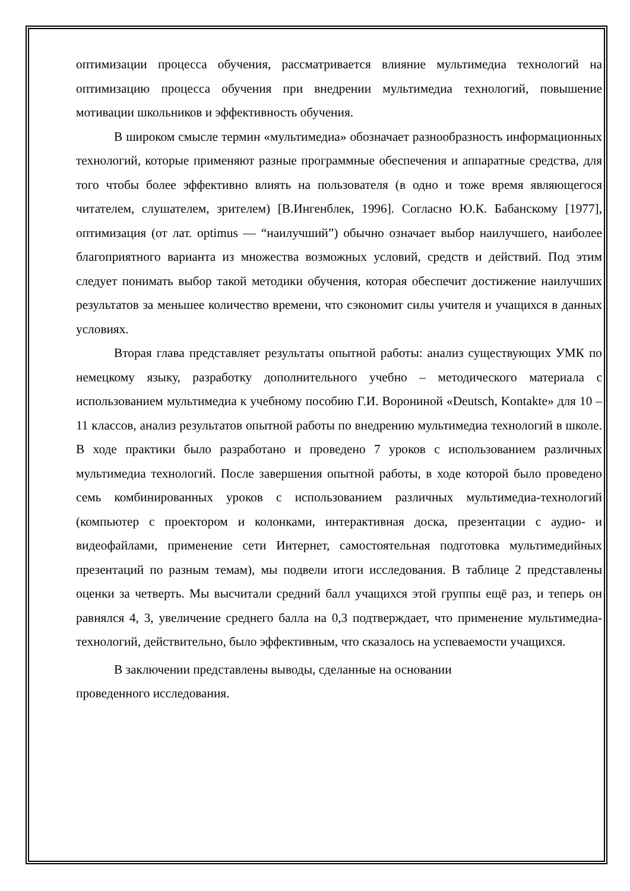оптимизации процесса обучения, рассматривается влияние мультимедиа технологий на оптимизацию процесса обучения при внедрении мультимедиа технологий, повышение мотивации школьников и эффективность обучения.
В широком смысле термин «мультимедиа» обозначает разнообразность информационных технологий, которые применяют разные программные обеспечения и аппаратные средства, для того чтобы более эффективно влиять на пользователя (в одно и тоже время являющегося читателем, слушателем, зрителем) [В.Ингенблек, 1996]. Согласно Ю.К. Бабанскому [1977], оптимизация (от лат. optimus — “наилучший”) обычно означает выбор наилучшего, наиболее благоприятного варианта из множества возможных условий, средств и действий. Под этим следует понимать выбор такой методики обучения, которая обеспечит достижение наилучших результатов за меньшее количество времени, что сэкономит силы учителя и учащихся в данных условиях.
Вторая глава представляет результаты опытной работы: анализ существующих УМК по немецкому языку, разработку дополнительного учебно – методического материала с использованием мультимедиа к учебному пособию Г.И. Ворониной «Deutsch, Kontakte» для 10 – 11 классов, анализ результатов опытной работы по внедрению мультимедиа технологий в школе. В ходе практики было разработано и проведено 7 уроков с использованием различных мультимедиа технологий. После завершения опытной работы, в ходе которой было проведено семь комбинированных уроков с использованием различных мультимедиа-технологий (компьютер с проектором и колонками, интерактивная доска, презентации с аудио- и видеофайлами, применение сети Интернет, самостоятельная подготовка мультимедийных презентаций по разным темам), мы подвели итоги исследования. В таблице 2 представлены оценки за четверть. Мы высчитали средний балл учащихся этой группы ещё раз, и теперь он равнялся 4, 3, увеличение среднего балла на 0,3 подтверждает, что применение мультимедиа-технологий, действительно, было эффективным, что сказалось на успеваемости учащихся.
В заключении представлены выводы, сделанные на основании
проведенного исследования.